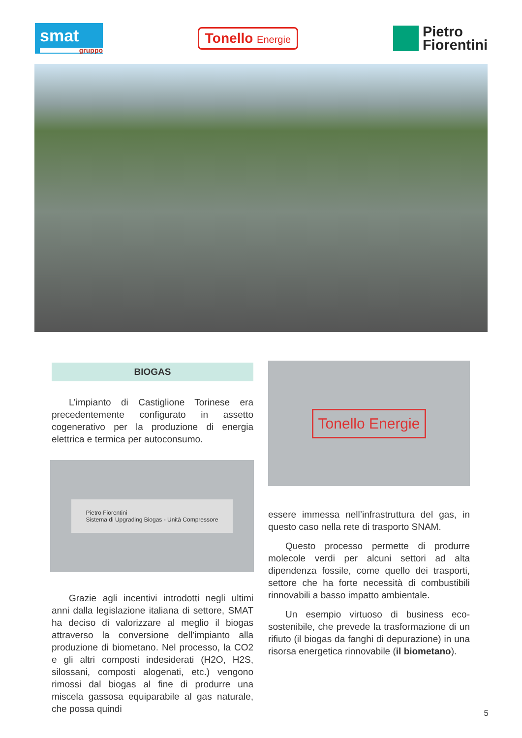smat
gruppo
Tonello Energie
Pietro
Fiorentini
BIOGAS
L’impianto di Castiglione Torinese era precedentemente configurato in assetto cogenerativo per la produzione di energia elettrica e termica per autoconsumo.
Pietro Fiorentini
Sistema di Upgrading Biogas - Unità Compressore
Grazie agli incentivi introdotti negli ultimi anni dalla legislazione italiana di settore, SMAT ha deciso di valorizzare al meglio il biogas attraverso la conversione dell’impianto alla produzione di biometano. Nel processo, la CO2 e gli altri composti indesiderati (H2O, H2S, silossani, composti alogenati, etc.) vengono rimossi dal biogas al fine di produrre una miscela gassosa equiparabile al gas naturale, che possa quindi
Tonello Energie
essere immessa nell’infrastruttura del gas, in questo caso nella rete di trasporto SNAM.
Questo processo permette di produrre molecole verdi per alcuni settori ad alta dipendenza fossile, come quello dei trasporti, settore che ha forte necessità di combustibili rinnovabili a basso impatto ambientale.
Un esempio virtuoso di business eco-sostenibile, che prevede la trasformazione di un rifiuto (il biogas da fanghi di depurazione) in una risorsa energetica rinnovabile (il biometano).
5